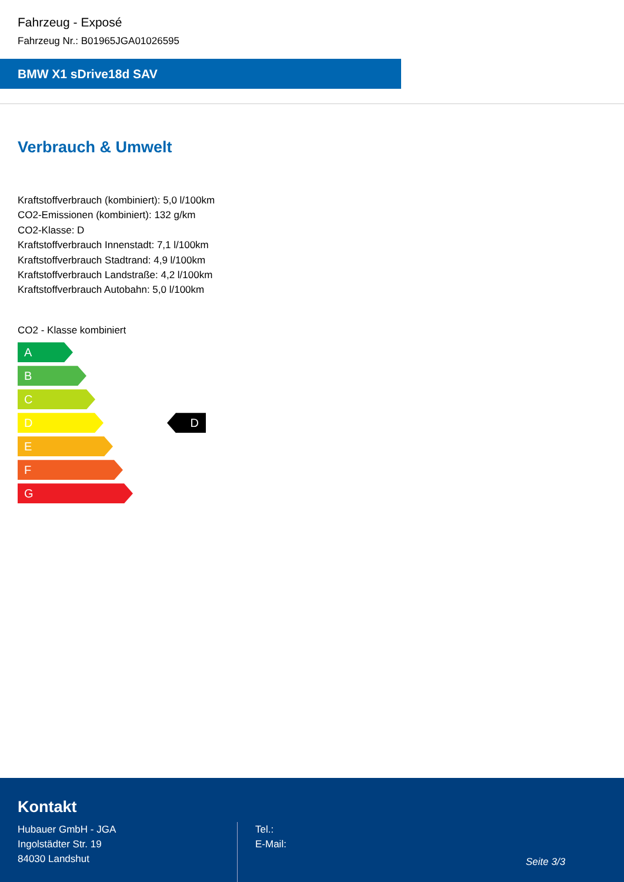Fahrzeug - Exposé
Fahrzeug Nr.: B01965JGA01026595
BMW X1 sDrive18d SAV
Verbrauch & Umwelt
Kraftstoffverbrauch (kombiniert): 5,0 l/100km
CO2-Emissionen (kombiniert): 132 g/km
CO2-Klasse: D
Kraftstoffverbrauch Innenstadt: 7,1 l/100km
Kraftstoffverbrauch Stadtrand: 4,9 l/100km
Kraftstoffverbrauch Landstraße: 4,2 l/100km
Kraftstoffverbrauch Autobahn: 5,0 l/100km
CO2 - Klasse kombiniert
A
B
C
D D
E
F
G
Kontakt
Hubauer GmbH - JGA
Ingolstädter Str. 19
84030 Landshut
Tel.:
E-Mail:
Seite 3/3